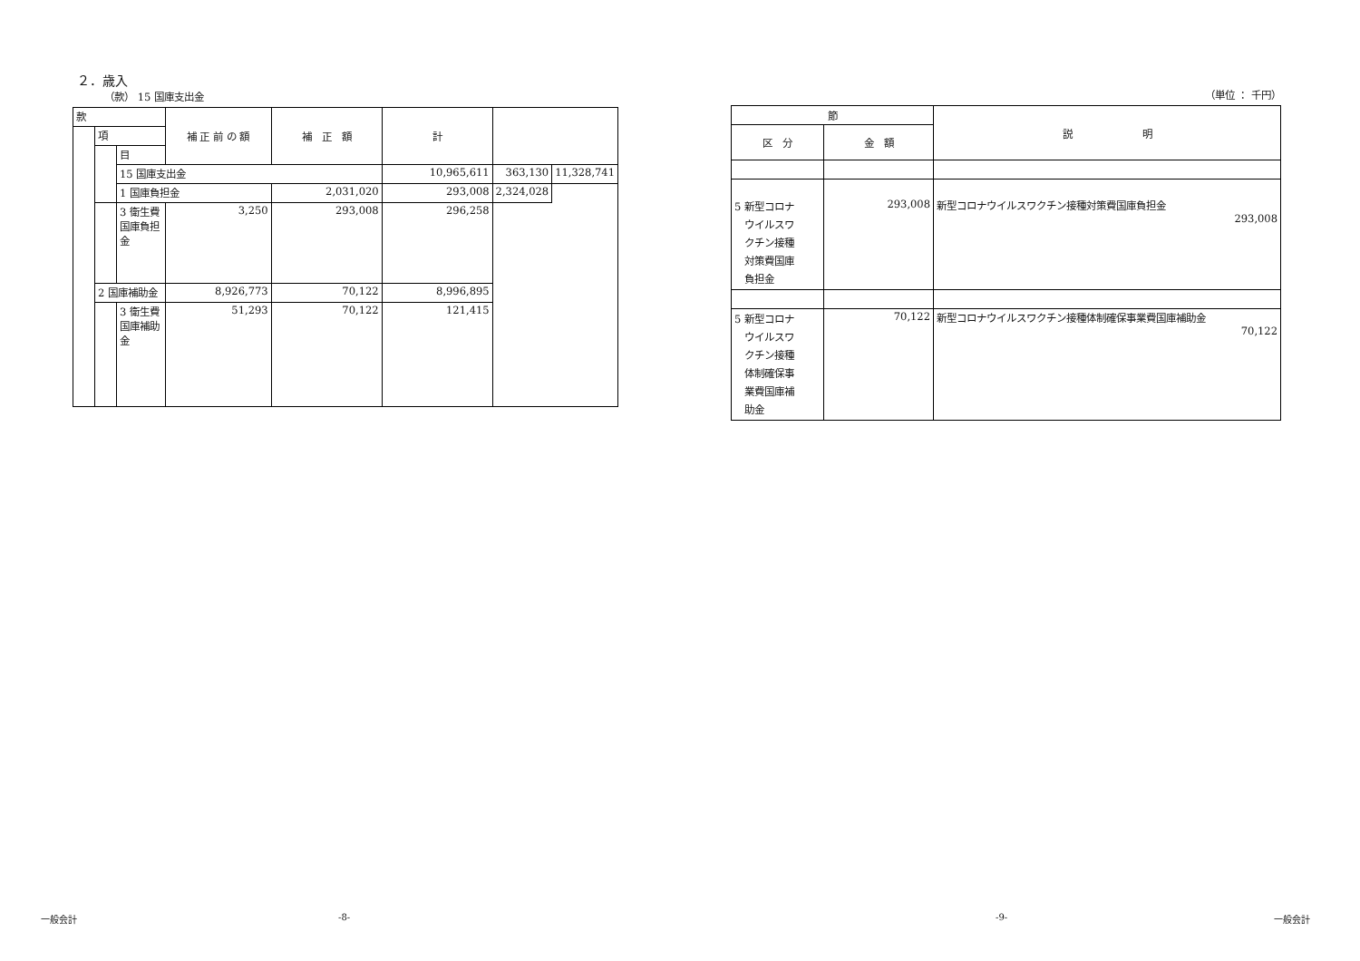２．歳入
（款） 15 国庫支出金
| 款 | | | 補 正 前 の 額 | 補 正 額 | 計 | | |
| --- | --- | --- | --- | --- | --- | --- | --- |
| | 項 | | | | | | |
| | | 目 | | | | | |
| | | 15 国庫支出金 | | | 10,965,611 | 363,130 | 11,328,741 |
| | | 1 国庫負担金 | | 2,031,020 | 293,008 | 2,324,028 | |
| | | 3 衛生費国庫負担金 | 3,250 | 293,008 | 296,258 | | |
| | 2 国庫補助金 | | 8,926,773 | 70,122 | 8,996,895 | | |
| | | 3 衛生費国庫補助金 | 51,293 | 70,122 | 121,415 | | |
（単位 ： 千円）
| 節 | | 説 明 |
| --- | --- | --- |
| 区 分 | 金 額 | |
| 5 新型コロナ ウイルスワ クチン接種 対策費国庫 負担金 | 293,008 | 新型コロナウイルスワクチン接種対策費国庫負担金 293,008 |
| 5 新型コロナ ウイルスワ クチン接種 体制確保事 業費国庫補 助金 | 70,122 | 新型コロナウイルスワクチン接種体制確保事業費国庫補助金 70,122 |
一般会計 -8- -9- 一般会計